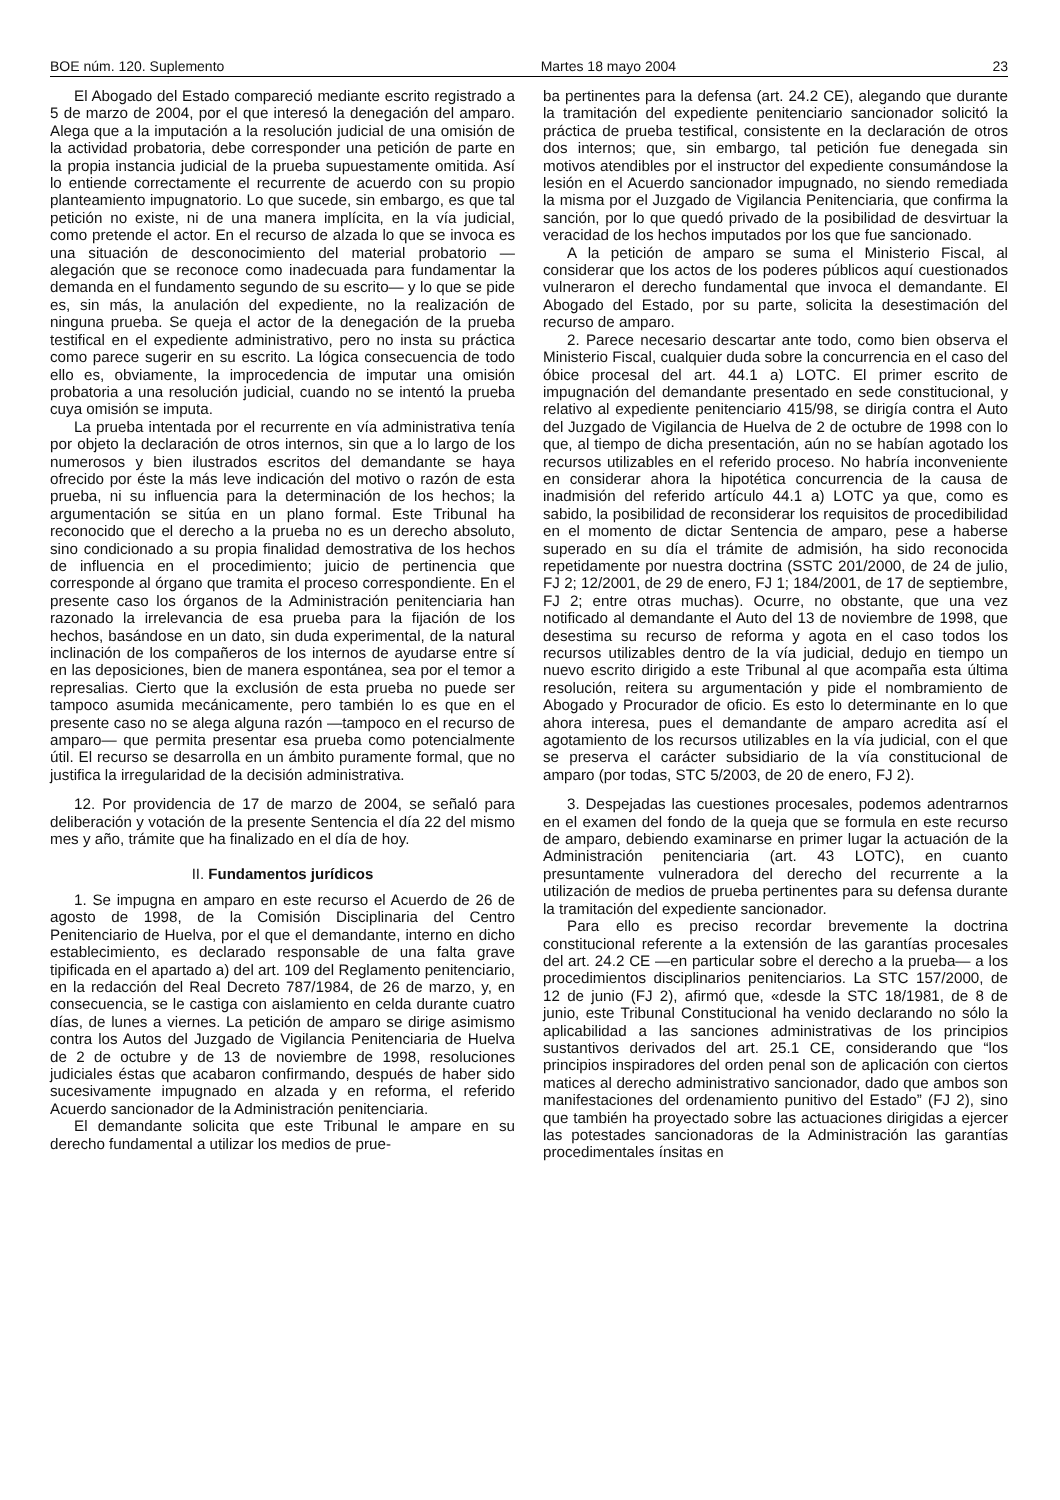BOE núm. 120. Suplemento Martes 18 mayo 2004 23
El Abogado del Estado compareció mediante escrito registrado a 5 de marzo de 2004, por el que interesó la denegación del amparo. Alega que a la imputación a la resolución judicial de una omisión de la actividad probatoria, debe corresponder una petición de parte en la propia instancia judicial de la prueba supuestamente omitida. Así lo entiende correctamente el recurrente de acuerdo con su propio planteamiento impugnatorio. Lo que sucede, sin embargo, es que tal petición no existe, ni de una manera implícita, en la vía judicial, como pretende el actor. En el recurso de alzada lo que se invoca es una situación de desconocimiento del material probatorio —alegación que se reconoce como inadecuada para fundamentar la demanda en el fundamento segundo de su escrito— y lo que se pide es, sin más, la anulación del expediente, no la realización de ninguna prueba. Se queja el actor de la denegación de la prueba testifical en el expediente administrativo, pero no insta su práctica como parece sugerir en su escrito. La lógica consecuencia de todo ello es, obviamente, la improcedencia de imputar una omisión probatoria a una resolución judicial, cuando no se intentó la prueba cuya omisión se imputa.
La prueba intentada por el recurrente en vía administrativa tenía por objeto la declaración de otros internos, sin que a lo largo de los numerosos y bien ilustrados escritos del demandante se haya ofrecido por éste la más leve indicación del motivo o razón de esta prueba, ni su influencia para la determinación de los hechos; la argumentación se sitúa en un plano formal. Este Tribunal ha reconocido que el derecho a la prueba no es un derecho absoluto, sino condicionado a su propia finalidad demostrativa de los hechos de influencia en el procedimiento; juicio de pertinencia que corresponde al órgano que tramita el proceso correspondiente. En el presente caso los órganos de la Administración penitenciaria han razonado la irrelevancia de esa prueba para la fijación de los hechos, basándose en un dato, sin duda experimental, de la natural inclinación de los compañeros de los internos de ayudarse entre sí en las deposiciones, bien de manera espontánea, sea por el temor a represalias. Cierto que la exclusión de esta prueba no puede ser tampoco asumida mecánicamente, pero también lo es que en el presente caso no se alega alguna razón —tampoco en el recurso de amparo— que permita presentar esa prueba como potencialmente útil. El recurso se desarrolla en un ámbito puramente formal, que no justifica la irregularidad de la decisión administrativa.
12. Por providencia de 17 de marzo de 2004, se señaló para deliberación y votación de la presente Sentencia el día 22 del mismo mes y año, trámite que ha finalizado en el día de hoy.
II. Fundamentos jurídicos
1. Se impugna en amparo en este recurso el Acuerdo de 26 de agosto de 1998, de la Comisión Disciplinaria del Centro Penitenciario de Huelva, por el que el demandante, interno en dicho establecimiento, es declarado responsable de una falta grave tipificada en el apartado a) del art. 109 del Reglamento penitenciario, en la redacción del Real Decreto 787/1984, de 26 de marzo, y, en consecuencia, se le castiga con aislamiento en celda durante cuatro días, de lunes a viernes. La petición de amparo se dirige asimismo contra los Autos del Juzgado de Vigilancia Penitenciaria de Huelva de 2 de octubre y de 13 de noviembre de 1998, resoluciones judiciales éstas que acabaron confirmando, después de haber sido sucesivamente impugnado en alzada y en reforma, el referido Acuerdo sancionador de la Administración penitenciaria.
El demandante solicita que este Tribunal le ampare en su derecho fundamental a utilizar los medios de prue-
ba pertinentes para la defensa (art. 24.2 CE), alegando que durante la tramitación del expediente penitenciario sancionador solicitó la práctica de prueba testifical, consistente en la declaración de otros dos internos; que, sin embargo, tal petición fue denegada sin motivos atendibles por el instructor del expediente consumándose la lesión en el Acuerdo sancionador impugnado, no siendo remediada la misma por el Juzgado de Vigilancia Penitenciaria, que confirma la sanción, por lo que quedó privado de la posibilidad de desvirtuar la veracidad de los hechos imputados por los que fue sancionado.
A la petición de amparo se suma el Ministerio Fiscal, al considerar que los actos de los poderes públicos aquí cuestionados vulneraron el derecho fundamental que invoca el demandante. El Abogado del Estado, por su parte, solicita la desestimación del recurso de amparo.
2. Parece necesario descartar ante todo, como bien observa el Ministerio Fiscal, cualquier duda sobre la concurrencia en el caso del óbice procesal del art. 44.1 a) LOTC. El primer escrito de impugnación del demandante presentado en sede constitucional, y relativo al expediente penitenciario 415/98, se dirigía contra el Auto del Juzgado de Vigilancia de Huelva de 2 de octubre de 1998 con lo que, al tiempo de dicha presentación, aún no se habían agotado los recursos utilizables en el referido proceso. No habría inconveniente en considerar ahora la hipotética concurrencia de la causa de inadmisión del referido artículo 44.1 a) LOTC ya que, como es sabido, la posibilidad de reconsiderar los requisitos de procedibilidad en el momento de dictar Sentencia de amparo, pese a haberse superado en su día el trámite de admisión, ha sido reconocida repetidamente por nuestra doctrina (SSTC 201/2000, de 24 de julio, FJ 2; 12/2001, de 29 de enero, FJ 1; 184/2001, de 17 de septiembre, FJ 2; entre otras muchas). Ocurre, no obstante, que una vez notificado al demandante el Auto del 13 de noviembre de 1998, que desestima su recurso de reforma y agota en el caso todos los recursos utilizables dentro de la vía judicial, dedujo en tiempo un nuevo escrito dirigido a este Tribunal al que acompaña esta última resolución, reitera su argumentación y pide el nombramiento de Abogado y Procurador de oficio. Es esto lo determinante en lo que ahora interesa, pues el demandante de amparo acredita así el agotamiento de los recursos utilizables en la vía judicial, con el que se preserva el carácter subsidiario de la vía constitucional de amparo (por todas, STC 5/2003, de 20 de enero, FJ 2).
3. Despejadas las cuestiones procesales, podemos adentrarnos en el examen del fondo de la queja que se formula en este recurso de amparo, debiendo examinarse en primer lugar la actuación de la Administración penitenciaria (art. 43 LOTC), en cuanto presuntamente vulneradora del derecho del recurrente a la utilización de medios de prueba pertinentes para su defensa durante la tramitación del expediente sancionador.
Para ello es preciso recordar brevemente la doctrina constitucional referente a la extensión de las garantías procesales del art. 24.2 CE —en particular sobre el derecho a la prueba— a los procedimientos disciplinarios penitenciarios. La STC 157/2000, de 12 de junio (FJ 2), afirmó que, «desde la STC 18/1981, de 8 de junio, este Tribunal Constitucional ha venido declarando no sólo la aplicabilidad a las sanciones administrativas de los principios sustantivos derivados del art. 25.1 CE, considerando que “los principios inspiradores del orden penal son de aplicación con ciertos matices al derecho administrativo sancionador, dado que ambos son manifestaciones del ordenamiento punitivo del Estado” (FJ 2), sino que también ha proyectado sobre las actuaciones dirigidas a ejercer las potestades sancionadoras de la Administración las garantías procedimentales ínsitas en